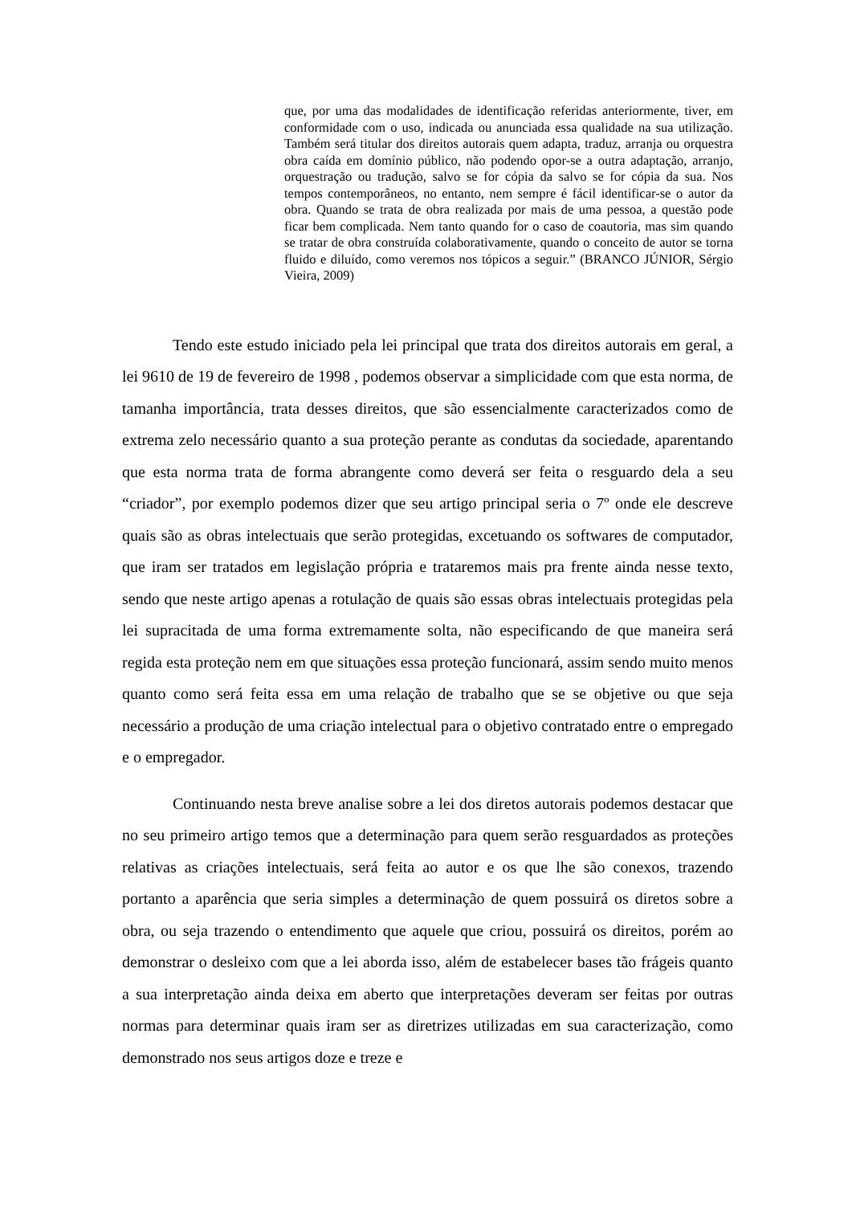que, por uma das modalidades de identificação referidas anteriormente, tiver, em conformidade com o uso, indicada ou anunciada essa qualidade na sua utilização. Também será titular dos direitos autorais quem adapta, traduz, arranja ou orquestra obra caída em domínio público, não podendo opor-se a outra adaptação, arranjo, orquestração ou tradução, salvo se for cópia da salvo se for cópia da sua. Nos tempos contemporâneos, no entanto, nem sempre é fácil identificar-se o autor da obra. Quando se trata de obra realizada por mais de uma pessoa, a questão pode ficar bem complicada. Nem tanto quando for o caso de coautoria, mas sim quando se tratar de obra construída colaborativamente, quando o conceito de autor se torna fluido e diluído, como veremos nos tópicos a seguir.” (BRANCO JÚNIOR, Sérgio Vieira, 2009)
Tendo este estudo iniciado pela lei principal que trata dos direitos autorais em geral, a lei 9610 de 19 de fevereiro de 1998 , podemos observar a simplicidade com que esta norma, de tamanha importância, trata desses direitos, que são essencialmente caracterizados como de extrema zelo necessário quanto a sua proteção perante as condutas da sociedade, aparentando que esta norma trata de forma abrangente como deverá ser feita o resguardo dela a seu “criador”, por exemplo podemos dizer que seu artigo principal seria o 7º onde ele descreve quais são as obras intelectuais que serão protegidas, excetuando os softwares de computador, que iram ser tratados em legislação própria e trataremos mais pra frente ainda nesse texto, sendo que neste artigo apenas a rotulação de quais são essas obras intelectuais protegidas pela lei supracitada de uma forma extremamente solta, não especificando de que maneira será regida esta proteção nem em que situações essa proteção funcionará, assim sendo muito menos quanto como será feita essa em uma relação de trabalho que se se objetive ou que seja necessário a produção de uma criação intelectual para o objetivo contratado entre o empregado e o empregador.
Continuando nesta breve analise sobre a lei dos diretos autorais podemos destacar que no seu primeiro artigo temos que a determinação para quem serão resguardados as proteções relativas as criações intelectuais, será feita ao autor e os que lhe são conexos, trazendo portanto a aparência que seria simples a determinação de quem possuirá os diretos sobre a obra, ou seja trazendo o entendimento que aquele que criou, possuirá os direitos, porém ao demonstrar o desleixo com que a lei aborda isso, além de estabelecer bases tão frágeis quanto a sua interpretação ainda deixa em aberto que interpretações deveram ser feitas por outras normas para determinar quais iram ser as diretrizes utilizadas em sua caracterização, como demonstrado nos seus artigos doze e treze e